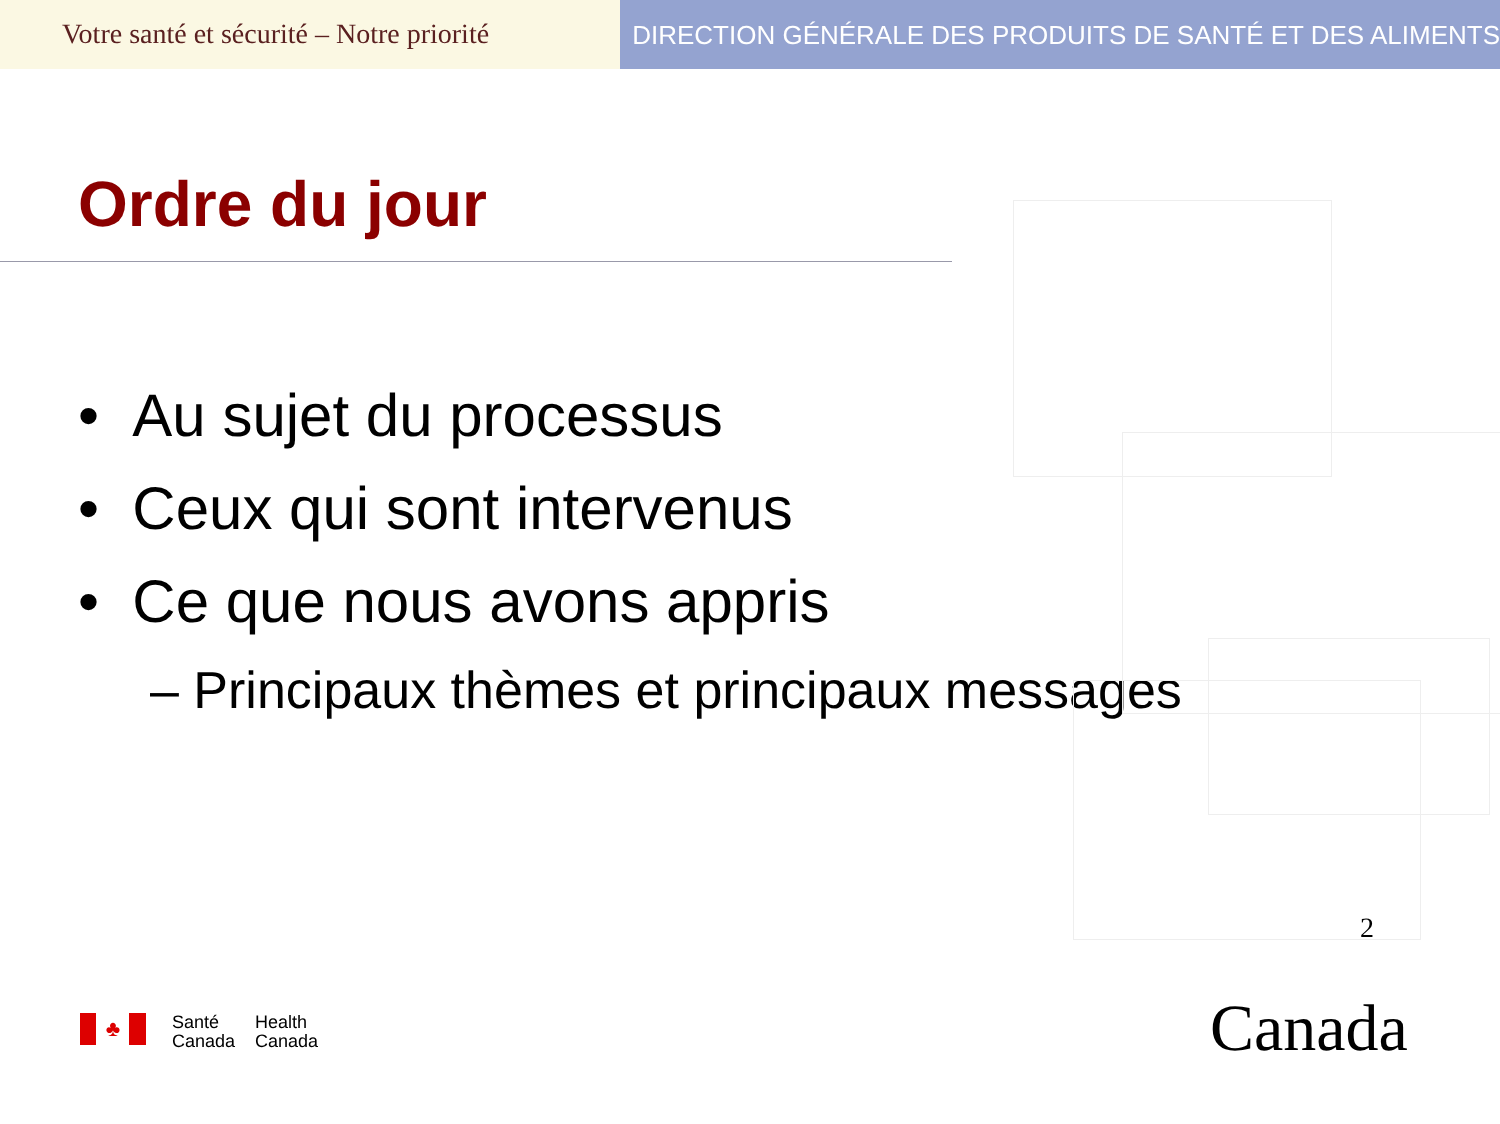Votre santé et sécurité – Notre priorité
DIRECTION GÉNÉRALE DES PRODUITS DE SANTÉ ET DES ALIMENTS
Ordre du jour
• Au sujet du processus
• Ceux qui sont intervenus
• Ce que nous avons appris
– Principaux thèmes et principaux messages
2
♣
Santé
Canada
Health
Canada
Canada